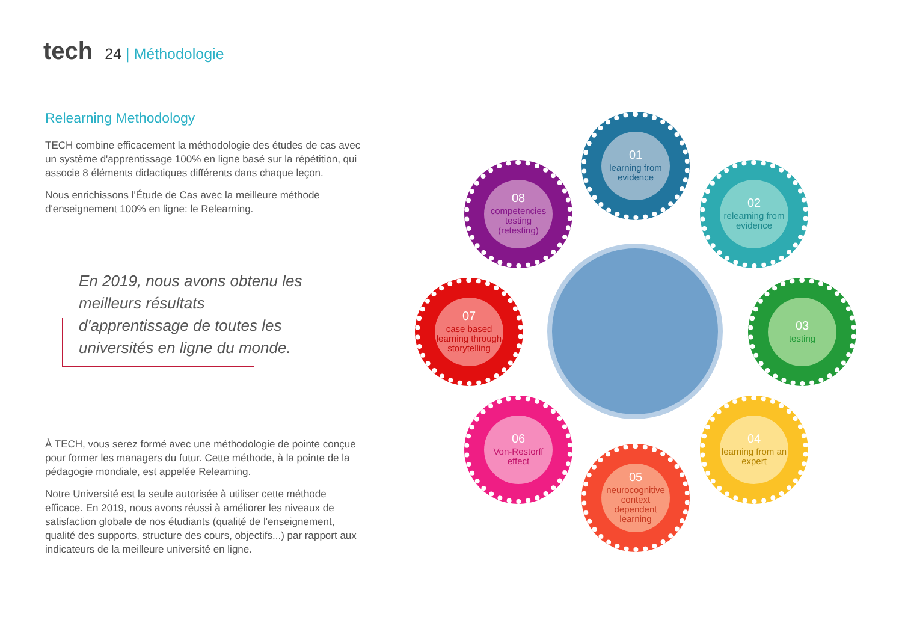tech
24 | Méthodologie
Relearning Methodology
TECH combine efficacement la méthodologie des études de cas avec un système d'apprentissage 100% en ligne basé sur la répétition, qui associe 8 éléments didactiques différents dans chaque leçon.
Nous enrichissons l'Étude de Cas avec la meilleure méthode d'enseignement 100% en ligne: le Relearning.
En 2019, nous avons obtenu les meilleurs résultats d'apprentissage de toutes les universités en ligne du monde.
À TECH, vous serez formé avec une méthodologie de pointe conçue pour former les managers du futur. Cette méthode, à la pointe de la pédagogie mondiale, est appelée Relearning.
Notre Université est la seule autorisée à utiliser cette méthode efficace. En 2019, nous avons réussi à améliorer les niveaux de satisfaction globale de nos étudiants (qualité de l'enseignement, qualité des supports, structure des cours, objectifs...) par rapport aux indicateurs de la meilleure université en ligne.
01
learning from evidence
02
relearning from evidence
03
testing
04
learning from an expert
05
neurocognitive context dependent learning
06
Von-Restorff effect
07
case based learning through storytelling
08
competencies testing (retesting)